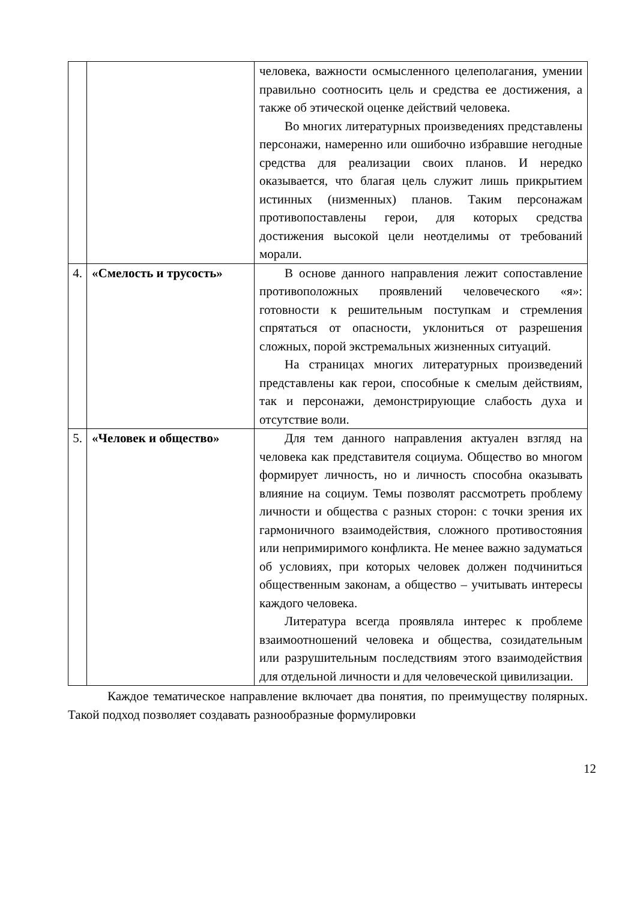| | | человека, важности осмысленного целеполагания, умении правильно соотносить цель и средства ее достижения, а также об этической оценке действий человека. Во многих литературных произведениях представлены персонажи, намеренно или ошибочно избравшие негодные средства для реализации своих планов. И нередко оказывается, что благая цель служит лишь прикрытием истинных (низменных) планов. Таким персонажам противопоставлены герои, для которых средства достижения высокой цели неотделимы от требований морали. |
| 4. | «Смелость и трусость» | В основе данного направления лежит сопоставление противоположных проявлений человеческого «я»: готовности к решительным поступкам и стремления спрятаться от опасности, уклониться от разрешения сложных, порой экстремальных жизненных ситуаций. На страницах многих литературных произведений представлены как герои, способные к смелым действиям, так и персонажи, демонстрирующие слабость духа и отсутствие воли. |
| 5. | «Человек и общество» | Для тем данного направления актуален взгляд на человека как представителя социума. Общество во многом формирует личность, но и личность способна оказывать влияние на социум. Темы позволят рассмотреть проблему личности и общества с разных сторон: с точки зрения их гармоничного взаимодействия, сложного противостояния или непримиримого конфликта. Не менее важно задуматься об условиях, при которых человек должен подчиниться общественным законам, а общество – учитывать интересы каждого человека. Литература всегда проявляла интерес к проблеме взаимоотношений человека и общества, созидательным или разрушительным последствиям этого взаимодействия для отдельной личности и для человеческой цивилизации. |
Каждое тематическое направление включает два понятия, по преимуществу полярных. Такой подход позволяет создавать разнообразные формулировки
12